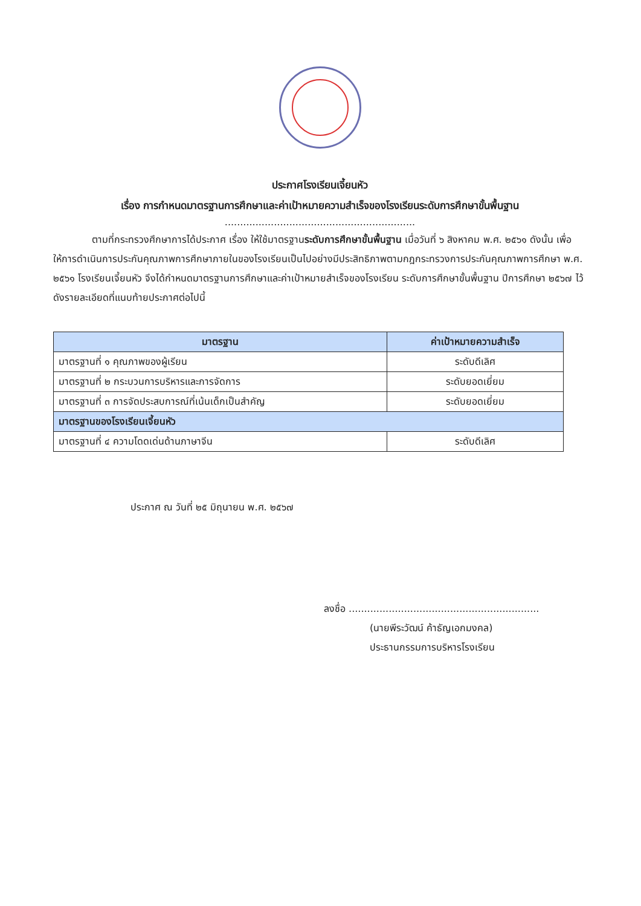ประกาศโรงเรียนเจี้ยนหัว
เรื่อง การกำหนดมาตรฐานการศึกษาและค่าเป้าหมายความสำเร็จของโรงเรียนระดับการศึกษาขั้นพื้นฐาน
..............................................................
ตามที่กระทรวงศึกษาการได้ประกาศ เรื่อง ให้ใช้มาตรฐานระดับการศึกษาขั้นพื้นฐาน เมื่อวันที่ ๖ สิงหาคม พ.ศ. ๒๕๖๑ ดังนั้น เพื่อให้การดำเนินการประกันคุณภาพการศึกษาภายในของโรงเรียนเป็นไปอย่างมีประสิทธิภาพตามกฎกระทรวงการประกันคุณภาพการศึกษา พ.ศ. ๒๕๖๑ โรงเรียนเจี้ยนหัว จึงได้กำหนดมาตรฐานการศึกษาและค่าเป้าหมายสำเร็จของโรงเรียน ระดับการศึกษาขั้นพื้นฐาน ปีการศึกษา ๒๕๖๗ ไว้ดังรายละเอียดที่แนบท้ายประกาศต่อไปนี้
| มาตรฐาน | ค่าเป้าหมายความสำเร็จ |
| --- | --- |
| มาตรฐานที่ ๑ คุณภาพของผู้เรียน | ระดับดีเลิศ |
| มาตรฐานที่ ๒ กระบวนการบริหารและการจัดการ | ระดับยอดเยี่ยม |
| มาตรฐานที่ ๓ การจัดประสบการณ์ที่เน้นเด็กเป็นสำคัญ | ระดับยอดเยี่ยม |
| มาตรฐานของโรงเรียนเจี้ยนหัว | |
| มาตรฐานที่ ๔ ความโดดเด่นด้านภาษาจีน | ระดับดีเลิศ |
ประกาศ ณ วันที่ ๒๕ มิถุนายน พ.ศ. ๒๕๖๗
ลงชื่อ ..............................................................
(นายพีระวัฒน์ ค้าธัญเอกมงคล)
ประธานกรรมการบริหารโรงเรียน